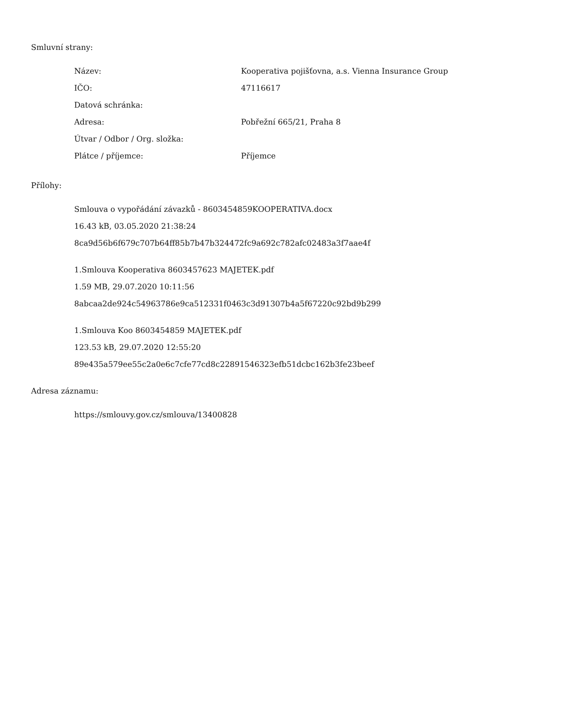Smluvní strany:
| Název: | Kooperativa pojišťovna, a.s. Vienna Insurance Group |
| IČO: | 47116617 |
| Datová schránka: | |
| Adresa: | Pobřežní 665/21, Praha 8 |
| Útvar / Odbor / Org. složka: | |
| Plátce / příjemce: | Příjemce |
Přílohy:
Smlouva o vypořádání závazků - 8603454859KOOPERATIVA.docx
16.43 kB, 03.05.2020 21:38:24
8ca9d56b6f679c707b64ff85b7b47b324472fc9a692c782afc02483a3f7aae4f
1.Smlouva Kooperativa 8603457623 MAJETEK.pdf
1.59 MB, 29.07.2020 10:11:56
8abcaa2de924c54963786e9ca512331f0463c3d91307b4a5f67220c92bd9b299
1.Smlouva Koo 8603454859 MAJETEK.pdf
123.53 kB, 29.07.2020 12:55:20
89e435a579ee55c2a0e6c7cfe77cd8c22891546323efb51dcbc162b3fe23beef
Adresa záznamu:
https://smlouvy.gov.cz/smlouva/13400828